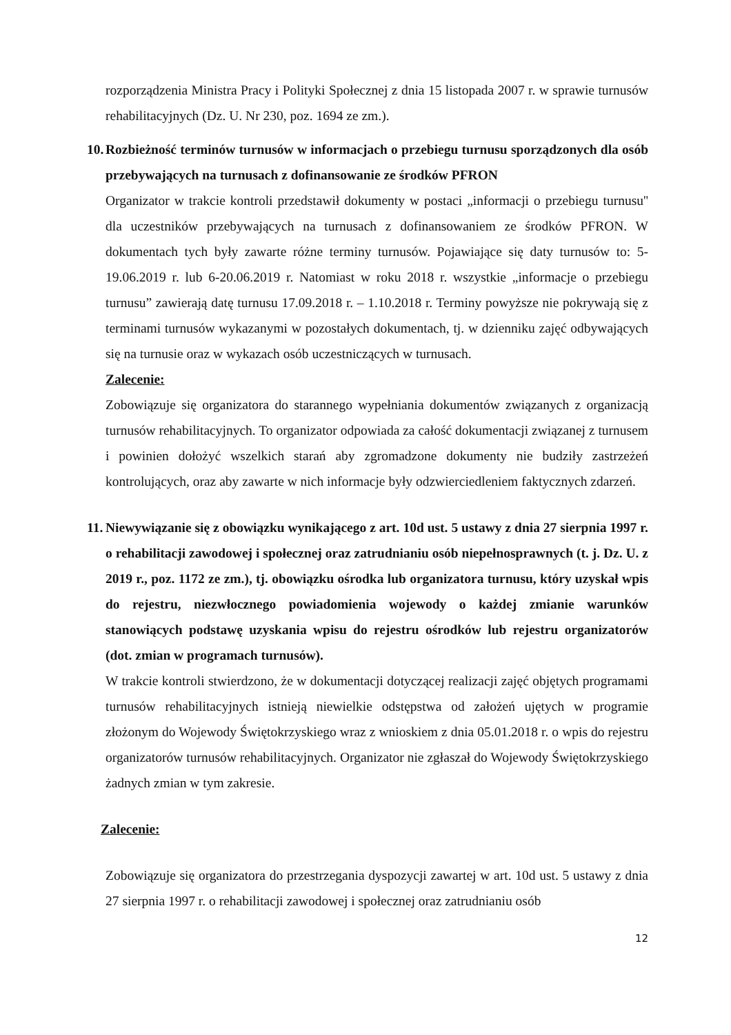rozporządzenia Ministra Pracy i Polityki Społecznej z dnia 15 listopada 2007 r. w sprawie turnusów rehabilitacyjnych (Dz. U. Nr 230, poz. 1694 ze zm.).
10. Rozbieżność terminów turnusów w informacjach o przebiegu turnusu sporządzonych dla osób przebywających na turnusach z dofinansowanie ze środków PFRON
Organizator w trakcie kontroli przedstawił dokumenty w postaci „informacji o przebiegu turnusu'' dla uczestników przebywających na turnusach z dofinansowaniem ze środków PFRON. W dokumentach tych były zawarte różne terminy turnusów. Pojawiające się daty turnusów to: 5-19.06.2019 r. lub 6-20.06.2019 r. Natomiast w roku 2018 r. wszystkie „informacje o przebiegu turnusu” zawierają datę turnusu 17.09.2018 r. – 1.10.2018 r. Terminy powyższe nie pokrywają się z terminami turnusów wykazanymi w pozostałych dokumentach, tj. w dzienniku zajęć odbywających się na turnusie oraz w wykazach osób uczestniczących w turnusach.
Zalecenie:
Zobowiązuje się organizatora do starannego wypełniania dokumentów związanych z organizacją turnusów rehabilitacyjnych. To organizator odpowiada za całość dokumentacji związanej z turnusem i powinien dołożyć wszelkich starań aby zgromadzone dokumenty nie budziły zastrzeżeń kontrolujących, oraz aby zawarte w nich informacje były odzwierciedleniem faktycznych zdarzeń.
11. Niewywiązanie się z obowiązku wynikającego z art. 10d ust. 5 ustawy z dnia 27 sierpnia 1997 r. o rehabilitacji zawodowej i społecznej oraz zatrudnianiu osób niepełnosprawnych (t. j. Dz. U. z 2019 r., poz. 1172 ze zm.), tj. obowiązku ośrodka lub organizatora turnusu, który uzyskał wpis do rejestru, niezwłocznego powiadomienia wojewody o każdej zmianie warunków stanowiących podstawę uzyskania wpisu do rejestru ośrodków lub rejestru organizatorów (dot. zmian w programach turnusów).
W trakcie kontroli stwierdzono, że w dokumentacji dotyczącej realizacji zajęć objętych programami turnusów rehabilitacyjnych istnieją niewielkie odstępstwa od założeń ujętych w programie złożonym do Wojewody Świętokrzyskiego wraz z wnioskiem z dnia 05.01.2018 r. o wpis do rejestru organizatorów turnusów rehabilitacyjnych. Organizator nie zgłaszał do Wojewody Świętokrzyskiego żadnych zmian w tym zakresie.
Zalecenie:
Zobowiązuje się organizatora do przestrzegania dyspozycji zawartej w art. 10d ust. 5 ustawy z dnia 27 sierpnia 1997 r. o rehabilitacji zawodowej i społecznej oraz zatrudnianiu osób
12